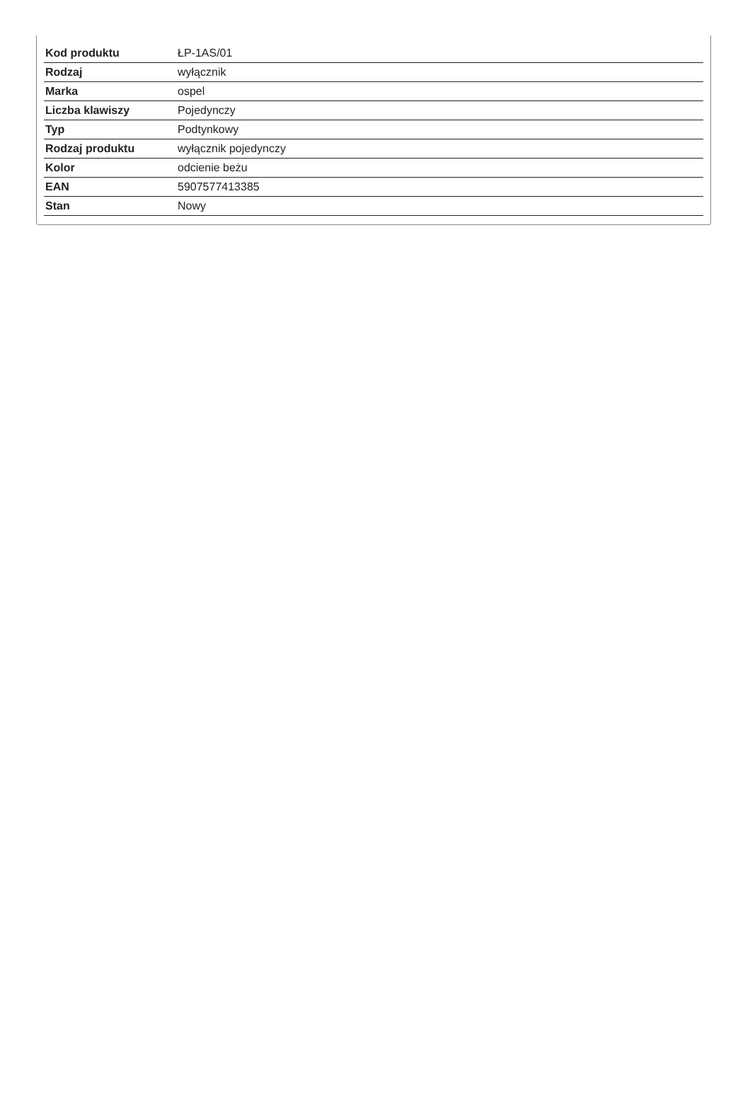| Kod produktu | ŁP-1AS/01 |
| Rodzaj | wyłącznik |
| Marka | ospel |
| Liczba klawiszy | Pojedynczy |
| Typ | Podtynkowy |
| Rodzaj produktu | wyłącznik pojedynczy |
| Kolor | odcienie beżu |
| EAN | 5907577413385 |
| Stan | Nowy |